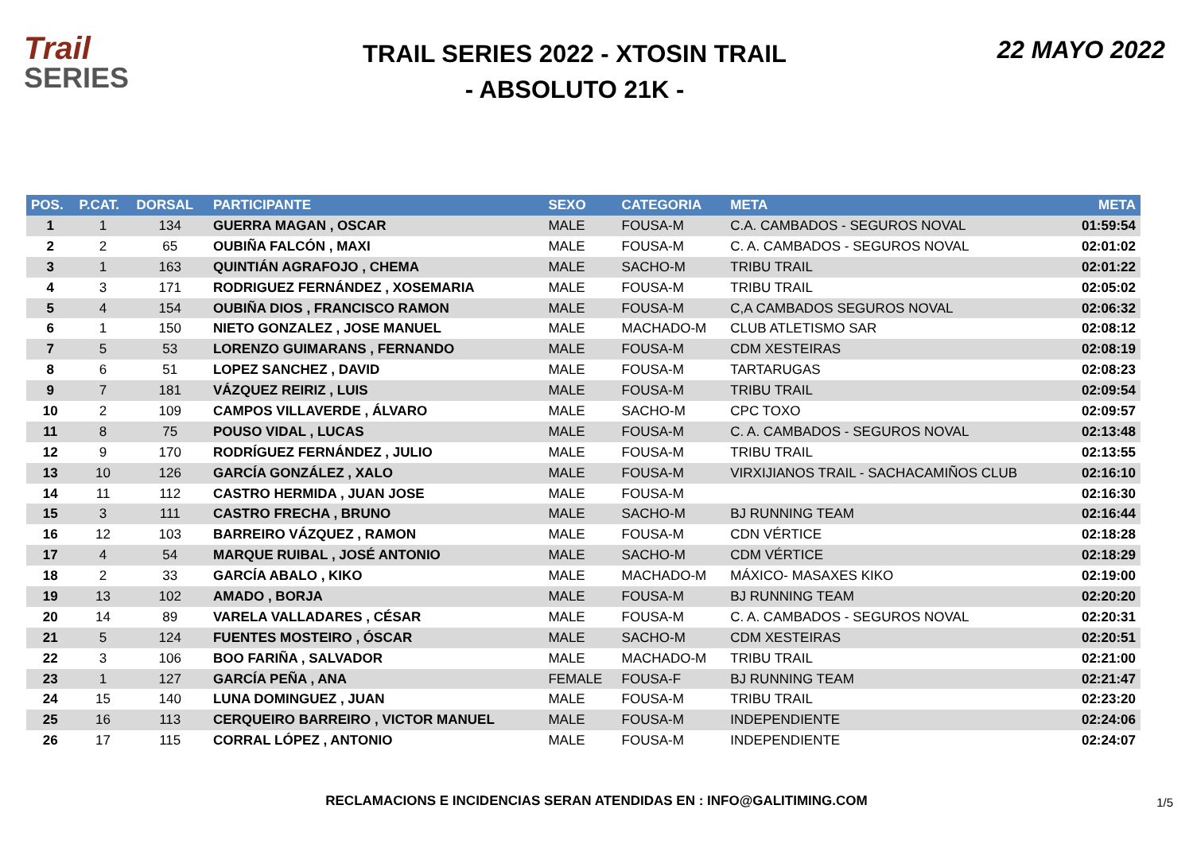Trail
SERIES
TRAIL SERIES 2022 - XTOSIN TRAIL
- ABSOLUTO 21K -
22 MAYO 2022
| POS. | P.CAT. | DORSAL | PARTICIPANTE | SEXO | CATEGORIA | META | META |
| --- | --- | --- | --- | --- | --- | --- | --- |
| 1 | 1 | 134 | GUERRA MAGAN , OSCAR | MALE | FOUSA-M | C.A. CAMBADOS - SEGUROS NOVAL | 01:59:54 |
| 2 | 2 | 65 | OUBIÑA FALCÓN , MAXI | MALE | FOUSA-M | C. A. CAMBADOS - SEGUROS NOVAL | 02:01:02 |
| 3 | 1 | 163 | QUINTIÁN AGRAFOJO , CHEMA | MALE | SACHO-M | TRIBU TRAIL | 02:01:22 |
| 4 | 3 | 171 | RODRIGUEZ FERNÁNDEZ , XOSEMARIA | MALE | FOUSA-M | TRIBU TRAIL | 02:05:02 |
| 5 | 4 | 154 | OUBIÑA DIOS , FRANCISCO RAMON | MALE | FOUSA-M | C,A CAMBADOS SEGUROS NOVAL | 02:06:32 |
| 6 | 1 | 150 | NIETO GONZALEZ , JOSE MANUEL | MALE | MACHADO-M | CLUB ATLETISMO SAR | 02:08:12 |
| 7 | 5 | 53 | LORENZO GUIMARANS , FERNANDO | MALE | FOUSA-M | CDM XESTEIRAS | 02:08:19 |
| 8 | 6 | 51 | LOPEZ SANCHEZ , DAVID | MALE | FOUSA-M | TARTARUGAS | 02:08:23 |
| 9 | 7 | 181 | VÁZQUEZ REIRIZ , LUIS | MALE | FOUSA-M | TRIBU TRAIL | 02:09:54 |
| 10 | 2 | 109 | CAMPOS VILLAVERDE , ÁLVARO | MALE | SACHO-M | CPC TOXO | 02:09:57 |
| 11 | 8 | 75 | POUSO VIDAL , LUCAS | MALE | FOUSA-M | C. A. CAMBADOS - SEGUROS NOVAL | 02:13:48 |
| 12 | 9 | 170 | RODRÍGUEZ FERNÁNDEZ , JULIO | MALE | FOUSA-M | TRIBU TRAIL | 02:13:55 |
| 13 | 10 | 126 | GARCÍA GONZÁLEZ , XALO | MALE | FOUSA-M | VIRXIJIANOS TRAIL - SACHACAMIÑOS CLUB | 02:16:10 |
| 14 | 11 | 112 | CASTRO HERMIDA , JUAN JOSE | MALE | FOUSA-M | | 02:16:30 |
| 15 | 3 | 111 | CASTRO FRECHA , BRUNO | MALE | SACHO-M | BJ RUNNING TEAM | 02:16:44 |
| 16 | 12 | 103 | BARREIRO VÁZQUEZ , RAMON | MALE | FOUSA-M | CDN VÉRTICE | 02:18:28 |
| 17 | 4 | 54 | MARQUE RUIBAL , JOSÉ ANTONIO | MALE | SACHO-M | CDM VÉRTICE | 02:18:29 |
| 18 | 2 | 33 | GARCÍA ABALO , KIKO | MALE | MACHADO-M | MÁXICO- MASAXES KIKO | 02:19:00 |
| 19 | 13 | 102 | AMADO , BORJA | MALE | FOUSA-M | BJ RUNNING TEAM | 02:20:20 |
| 20 | 14 | 89 | VARELA VALLADARES , CÉSAR | MALE | FOUSA-M | C. A. CAMBADOS - SEGUROS NOVAL | 02:20:31 |
| 21 | 5 | 124 | FUENTES MOSTEIRO , ÓSCAR | MALE | SACHO-M | CDM XESTEIRAS | 02:20:51 |
| 22 | 3 | 106 | BOO FARIÑA , SALVADOR | MALE | MACHADO-M | TRIBU TRAIL | 02:21:00 |
| 23 | 1 | 127 | GARCÍA PEÑA , ANA | FEMALE | FOUSA-F | BJ RUNNING TEAM | 02:21:47 |
| 24 | 15 | 140 | LUNA DOMINGUEZ , JUAN | MALE | FOUSA-M | TRIBU TRAIL | 02:23:20 |
| 25 | 16 | 113 | CERQUEIRO BARREIRO , VICTOR MANUEL | MALE | FOUSA-M | INDEPENDIENTE | 02:24:06 |
| 26 | 17 | 115 | CORRAL LÓPEZ , ANTONIO | MALE | FOUSA-M | INDEPENDIENTE | 02:24:07 |
RECLAMACIONS E INCIDENCIAS SERAN ATENDIDAS EN : INFO@GALITIMING.COM 1/5